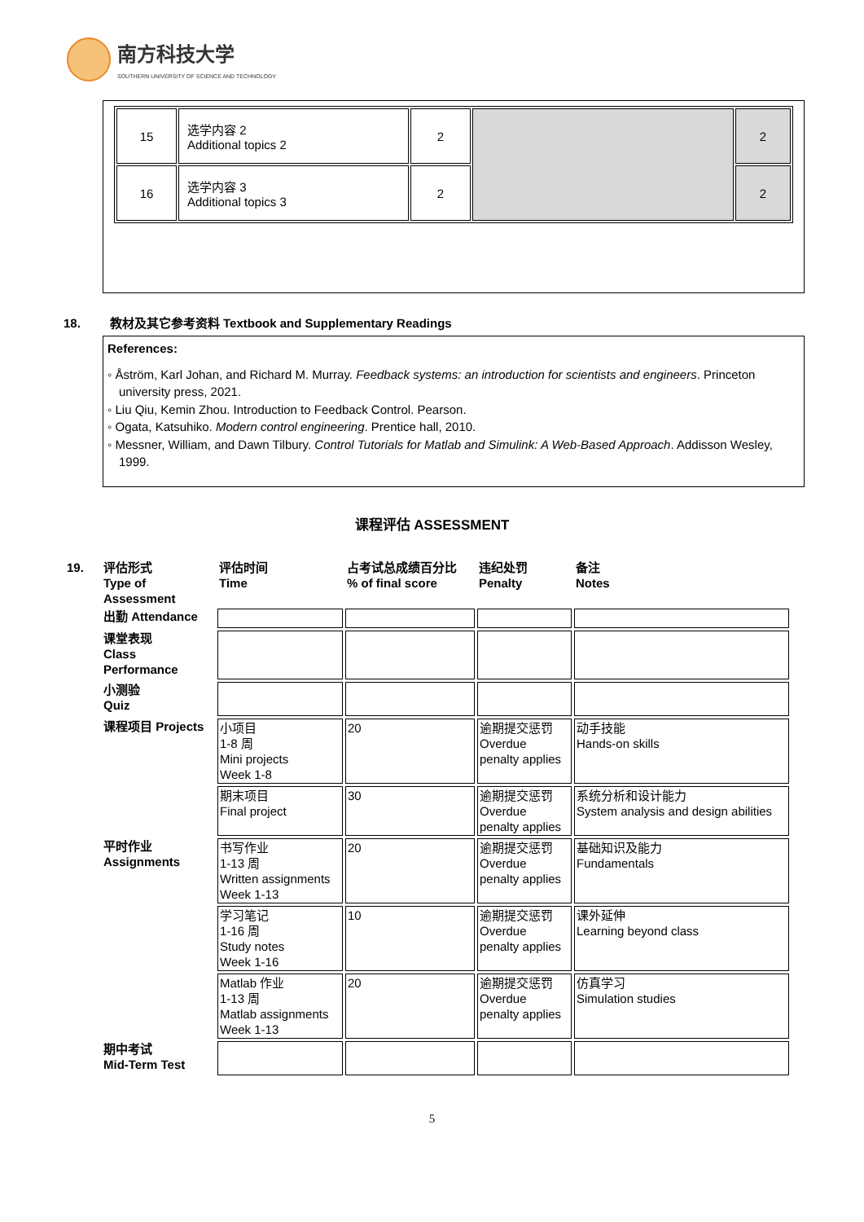南方科技大学
SOUTHERN UNIVERSITY OF SCIENCE AND TECHNOLOGY
| 15 | 选学内容 2 Additional topics 2 | 2 | | 2 |
| 16 | 选学内容 3 Additional topics 3 | 2 | | 2 |
18. 教材及其它参考资料 Textbook and Supplementary Readings
References:
◦ Åström, Karl Johan, and Richard M. Murray. Feedback systems: an introduction for scientists and engineers. Princeton university press, 2021.
◦ Liu Qiu, Kemin Zhou. Introduction to Feedback Control. Pearson.
◦ Ogata, Katsuhiko. Modern control engineering. Prentice hall, 2010.
◦ Messner, William, and Dawn Tilbury. Control Tutorials for Matlab and Simulink: A Web-Based Approach. Addisson Wesley, 1999.
课程评估 ASSESSMENT
19.
| 评估形式 Type of Assessment | 评估时间 Time | 占考试总成绩百分比 % of final score | 违纪处罚 Penalty | 备注 Notes |
| --- | --- | --- | --- | --- |
| 出勤 Attendance | | | | |
| 课堂表现 Class Performance | | | | |
| 小测验 Quiz | | | | |
| 课程项目 Projects | 小项目 1-8 周 Mini projects Week 1-8 | 20 | 逾期提交惩罚 Overdue penalty applies | 动手技能 Hands-on skills |
| | 期末项目 Final project | 30 | 逾期提交惩罚 Overdue penalty applies | 系统分析和设计能力 System analysis and design abilities |
| 平时作业 Assignments | 书写作业 1-13 周 Written assignments Week 1-13 | 20 | 逾期提交惩罚 Overdue penalty applies | 基础知识及能力 Fundamentals |
| | 学习笔记 1-16 周 Study notes Week 1-16 | 10 | 逾期提交惩罚 Overdue penalty applies | 课外延伸 Learning beyond class |
| | Matlab 作业 1-13 周 Matlab assignments Week 1-13 | 20 | 逾期提交惩罚 Overdue penalty applies | 仿真学习 Simulation studies |
| 期中考试 Mid-Term Test | | | | |
5